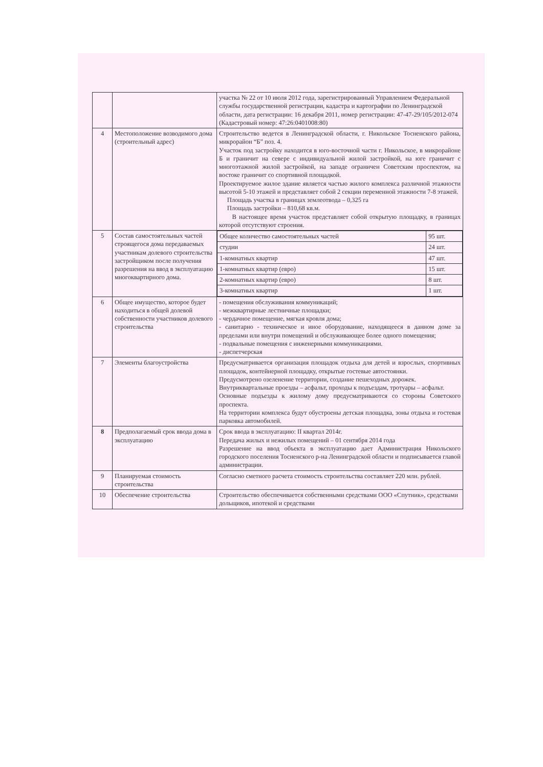| | | участка № 22 от 10 июля 2012 года, зарегистрированный Управлением Федеральной службы государственной регистрации, кадастра и картографии по Ленинградской области, дата регистрации: 16 декабря 2011, номер регистрации: 47-47-29/105/2012-074 (Кадастровый номер: 47:26:0401008:80) |
| 4 | Местоположение возводимого дома (строительный адрес) | Строительство ведется в Ленинградской области, г. Никольское Тосненского района, микрорайон “Б” поз. 4. Участок под застройку находится в юго-восточной части г. Никольское, в микрорайоне Б и граничит на севере с индивидуальной жилой застройкой, на юге граничит с многоэтажной жилой застройкой, на западе ограничен Советским проспектом, на востоке граничит со спортивной площадкой. Проектируемое жилое здание является частью жилого комплекса различной этажности высотой 5-10 этажей и представляет собой 2 секции переменной этажности 7-8 этажей. Площадь участка в границах землеотвода – 0,325 га Площадь застройки – 810,68 кв.м. В настоящее время участок представляет собой открытую площадку, в границах которой отсутствуют строения. |
| 5 | Состав самостоятельных частей строящегося дома передаваемых участникам долевого строительства застройщиком после получения разрешения на ввод в эксплуатацию многоквартирного дома. | / Общее количество самостоятельных частей / 95 шт. / / студии / 24 шт. / / 1-комнатных квартир / 47 шт. / / 1-комнатных квартир (евро) / 15 шт. / / 2-комнатных квартир (евро) / 8 шт. / / 3-комнатных квартир / 1 шт. / |
| 6 | Общее имущество, которое будет находиться в общей долевой собственности участников долевого строительства | - помещения обслуживания коммуникаций; - межквартирные лестничные площадки; - чердачное помещение, мягкая кровля дома; - санитарно - техническое и иное оборудование, находящееся в данном доме за пределами или внутри помещений и обслуживающее более одного помещения; - подвальные помещения с инженерными коммуникациями. - диспетчерская |
| 7 | Элементы благоустройства | Предусматривается организация площадок отдыха для детей и взрослых, спортивных площадок, контейнерной площадку, открытые гостевые автостоянки. Предусмотрено озеленение территории, создание пешеходных дорожек. Внутриквартальные проезды – асфальт, проходы к подъездам, тротуары – асфальт. Основные подъезды к жилому дому предусматриваются со стороны Советского проспекта. На территории комплекса будут обустроены детская площадка, зоны отдыха и гостевая парковка автомобилей. |
| 8 | Предполагаемый срок ввода дома в эксплуатацию | Срок ввода в эксплуатацию: II квартал 2014г. Передача жилых и нежилых помещений – 01 сентября 2014 года Разрешение на ввод объекта в эксплуатацию дает Администрация Никольского городского поселения Тосненского р-на Ленинградской области и подписывается главой администрации. |
| 9 | Планируемая стоимость строительства | Согласно сметного расчета стоимость строительства составляет 220 млн. рублей. |
| 10 | Обеспечение строительства | Строительство обеспечивается собственными средствами ООО «Спутник», средствами дольщиков, ипотекой и средствами |